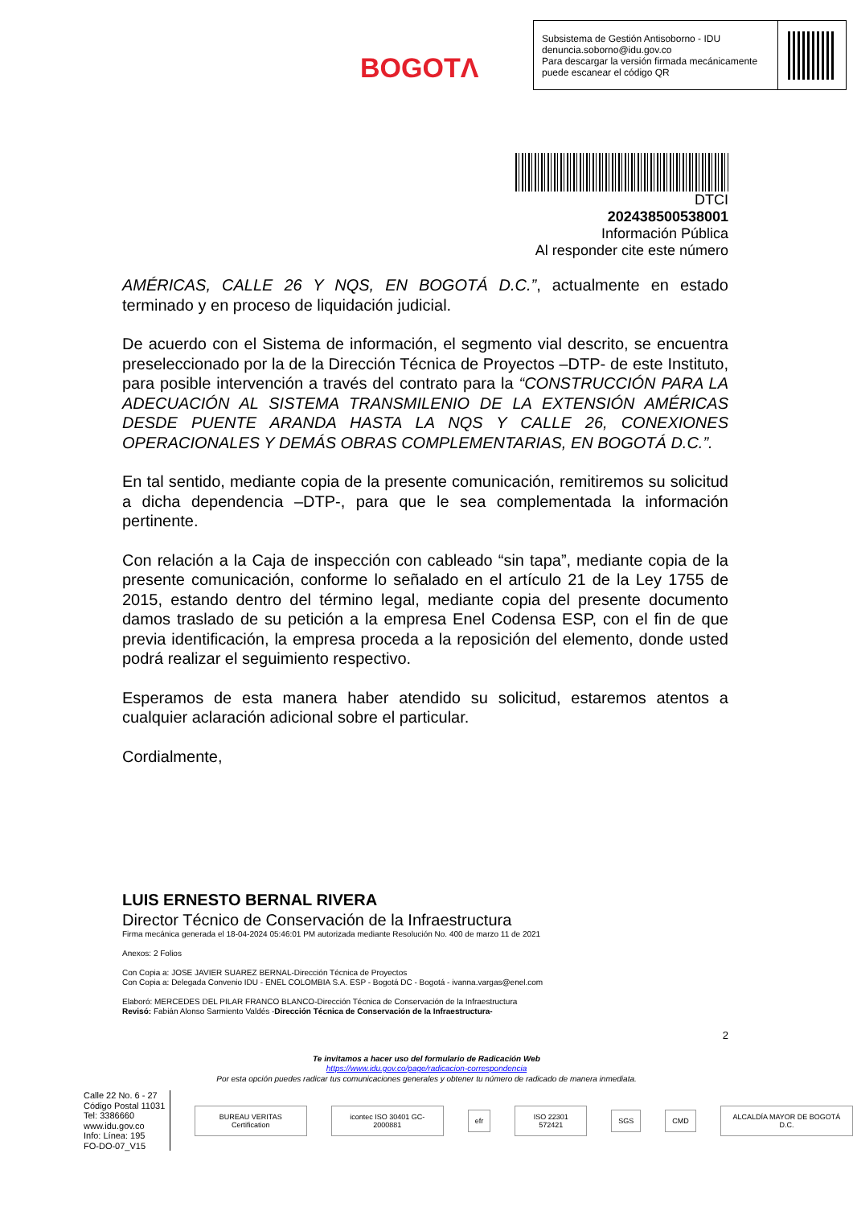BOGOTΛ
Subsistema de Gestión Antisoborno - IDU
denuncia.soborno@idu.gov.co
Para descargar la versión firmada mecánicamente puede escanear el código QR
DTCI
202438500538001
Información Pública
Al responder cite este número
AMÉRICAS, CALLE 26 Y NQS, EN BOGOTÁ D.C.”, actualmente en estado terminado y en proceso de liquidación judicial.
De acuerdo con el Sistema de información, el segmento vial descrito, se encuentra preseleccionado por la de la Dirección Técnica de Proyectos –DTP- de este Instituto, para posible intervención a través del contrato para la “CONSTRUCCIÓN PARA LA ADECUACIÓN AL SISTEMA TRANSMILENIO DE LA EXTENSIÓN AMÉRICAS DESDE PUENTE ARANDA HASTA LA NQS Y CALLE 26, CONEXIONES OPERACIONALES Y DEMÁS OBRAS COMPLEMENTARIAS, EN BOGOTÁ D.C.”.
En tal sentido, mediante copia de la presente comunicación, remitiremos su solicitud a dicha dependencia –DTP-, para que le sea complementada la información pertinente.
Con relación a la Caja de inspección con cableado “sin tapa”, mediante copia de la presente comunicación, conforme lo señalado en el artículo 21 de la Ley 1755 de 2015, estando dentro del término legal, mediante copia del presente documento damos traslado de su petición a la empresa Enel Codensa ESP, con el fin de que previa identificación, la empresa proceda a la reposición del elemento, donde usted podrá realizar el seguimiento respectivo.
Esperamos de esta manera haber atendido su solicitud, estaremos atentos a cualquier aclaración adicional sobre el particular.
Cordialmente,
LUIS ERNESTO BERNAL RIVERA
Director Técnico de Conservación de la Infraestructura
Firma mecánica generada el 18-04-2024 05:46:01 PM autorizada mediante Resolución No. 400 de marzo 11 de 2021
Anexos: 2 Folios
Con Copia a: JOSE JAVIER SUAREZ BERNAL-Dirección Técnica de Proyectos
Con Copia a: Delegada Convenio IDU - ENEL COLOMBIA S.A. ESP - Bogotá DC - Bogotá - ivanna.vargas@enel.com
Elaboró: MERCEDES DEL PILAR FRANCO BLANCO-Dirección Técnica de Conservación de la Infraestructura
Revisó: Fabián Alonso Sarmiento Valdés -Dirección Técnica de Conservación de la Infraestructura-
2
Te invitamos a hacer uso del formulario de Radicación Web
https://www.idu.gov.co/page/radicacion-correspondencia
Por esta opción puedes radicar tus comunicaciones generales y obtener tu número de radicado de manera inmediata.
Calle 22 No. 6 - 27
Código Postal 11031
Tel: 3386660
www.idu.gov.co
Info: Línea: 195
FO-DO-07_V15
BUREAU VERITAS Certification icontec ISO 30401 GC-2000881 efr ISO 22301 572421 SGS CMD ALCALDÍA MAYOR DE BOGOTÁ D.C.